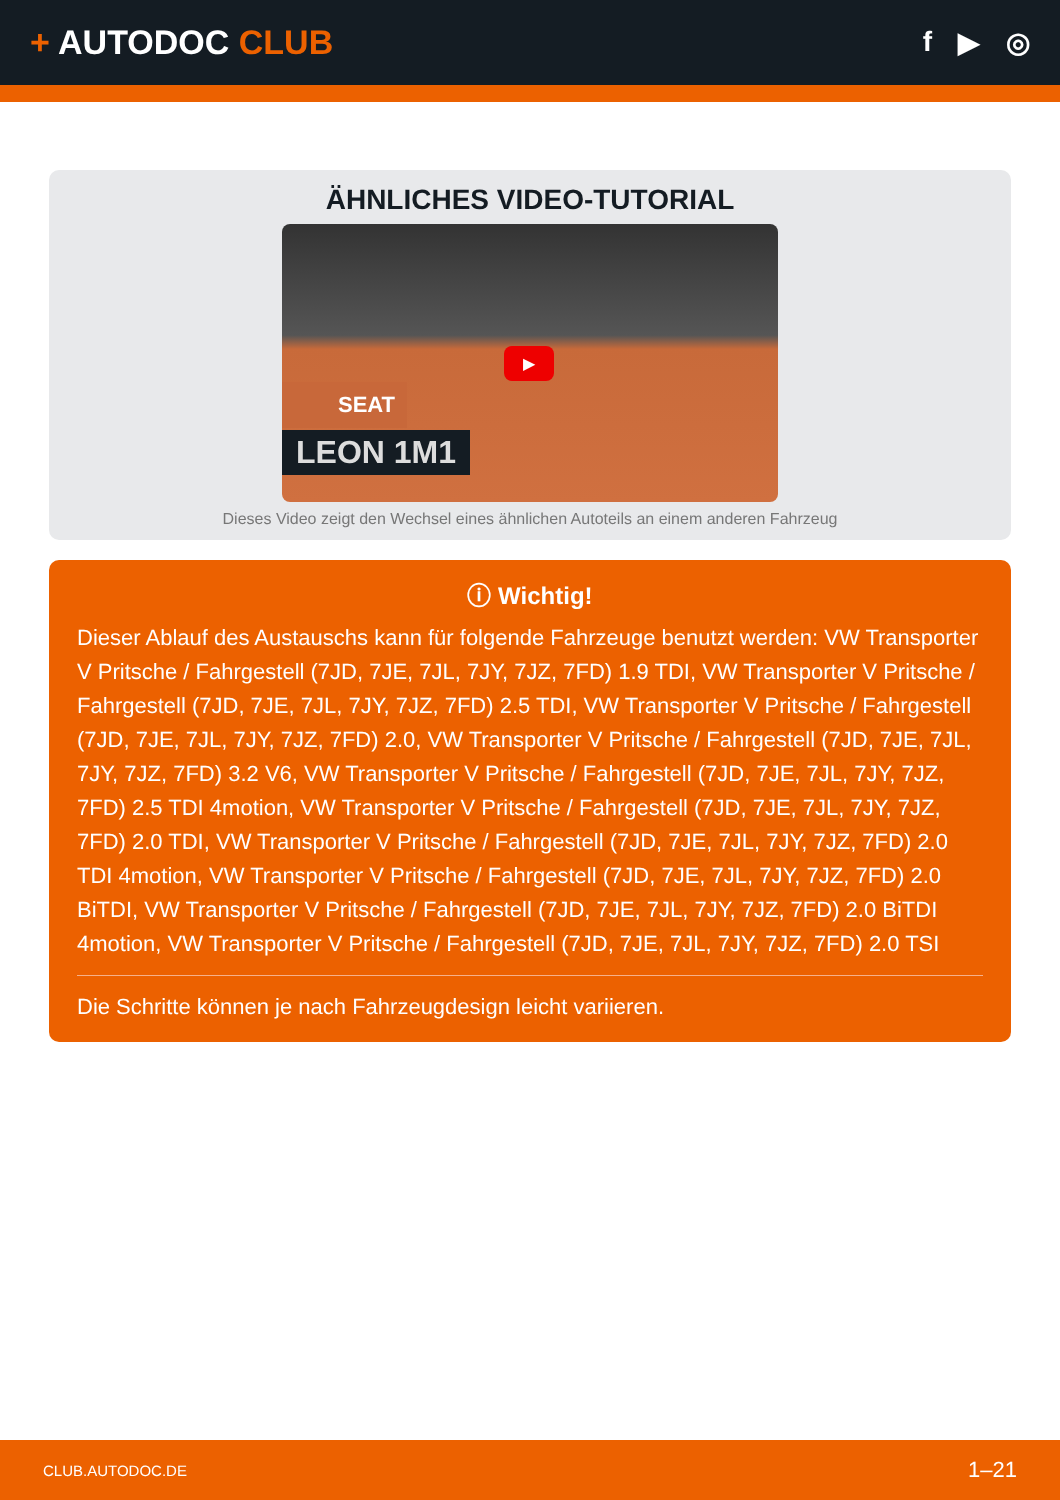+ AUTODOC CLUB
f ▶ ◎
ÄHNLICHES VIDEO-TUTORIAL
SEAT
LEON 1M1
▶
Dieses Video zeigt den Wechsel eines ähnlichen Autoteils an einem anderen Fahrzeug
ⓘ Wichtig!
Dieser Ablauf des Austauschs kann für folgende Fahrzeuge benutzt werden: VW Transporter V Pritsche / Fahrgestell (7JD, 7JE, 7JL, 7JY, 7JZ, 7FD) 1.9 TDI, VW Transporter V Pritsche / Fahrgestell (7JD, 7JE, 7JL, 7JY, 7JZ, 7FD) 2.5 TDI, VW Transporter V Pritsche / Fahrgestell (7JD, 7JE, 7JL, 7JY, 7JZ, 7FD) 2.0, VW Transporter V Pritsche / Fahrgestell (7JD, 7JE, 7JL, 7JY, 7JZ, 7FD) 3.2 V6, VW Transporter V Pritsche / Fahrgestell (7JD, 7JE, 7JL, 7JY, 7JZ, 7FD) 2.5 TDI 4motion, VW Transporter V Pritsche / Fahrgestell (7JD, 7JE, 7JL, 7JY, 7JZ, 7FD) 2.0 TDI, VW Transporter V Pritsche / Fahrgestell (7JD, 7JE, 7JL, 7JY, 7JZ, 7FD) 2.0 TDI 4motion, VW Transporter V Pritsche / Fahrgestell (7JD, 7JE, 7JL, 7JY, 7JZ, 7FD) 2.0 BiTDI, VW Transporter V Pritsche / Fahrgestell (7JD, 7JE, 7JL, 7JY, 7JZ, 7FD) 2.0 BiTDI 4motion, VW Transporter V Pritsche / Fahrgestell (7JD, 7JE, 7JL, 7JY, 7JZ, 7FD) 2.0 TSI
Die Schritte können je nach Fahrzeugdesign leicht variieren.
CLUB.AUTODOC.DE 1–21